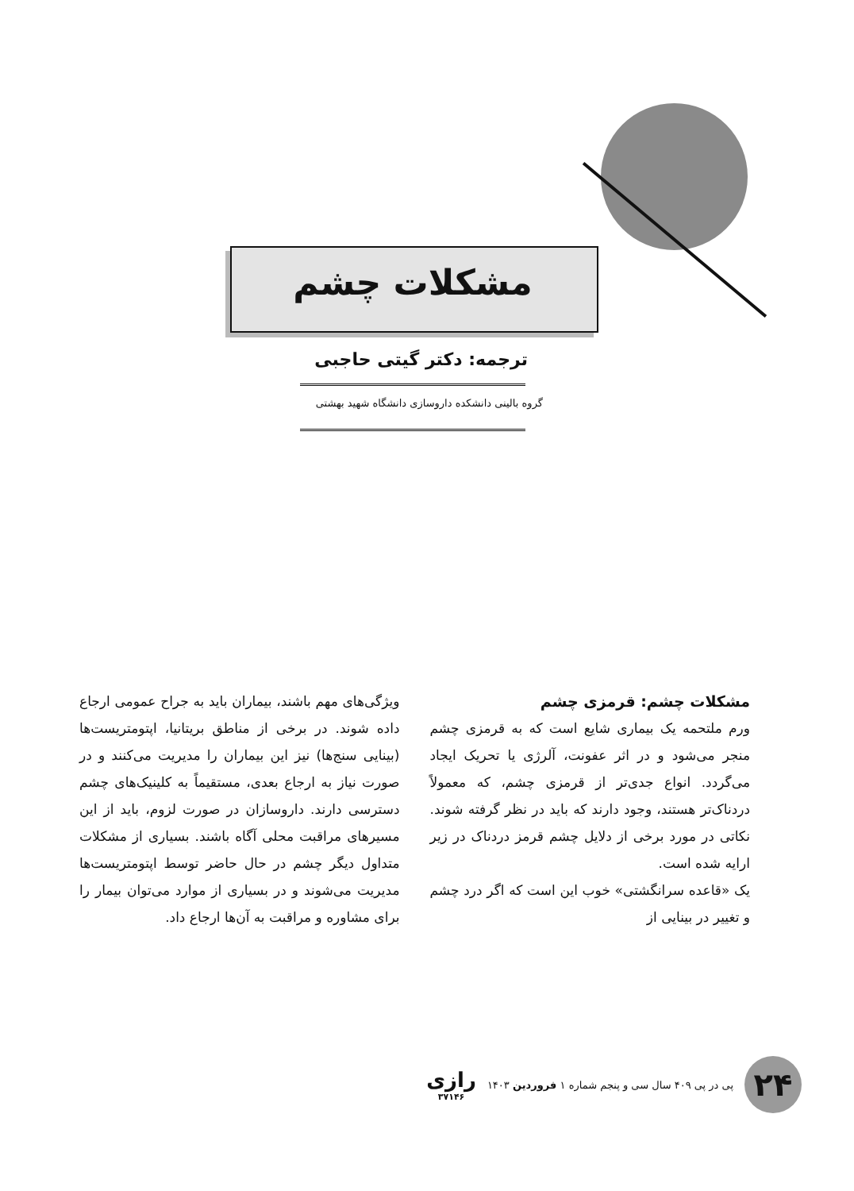مشکلات چشم
ترجمه: دکتر گیتی حاجبی
گروه بالینی دانشکده داروسازی دانشگاه شهید بهشتی
مشکلات چشم: قرمزی چشم
ورم ملتحمه یک بیماری شایع است که به قرمزی چشم منجر می‌شود و در اثر عفونت، آلرژی یا تحریک ایجاد می‌گردد. انواع جدی‌تر از قرمزی چشم، که معمولاً دردناک‌تر هستند، وجود دارند که باید در نظر گرفته شوند. نکاتی در مورد برخی از دلایل چشم قرمز دردناک در زیر ارایه شده است.
یک «قاعده سرانگشتی» خوب این است که اگر درد چشم و تغییر در بینایی از
ویژگی‌های مهم باشند، بیماران باید به جراح عمومی ارجاع داده شوند. در برخی از مناطق بریتانیا، اپتومتریست‌ها (بینایی سنج‌ها) نیز این بیماران را مدیریت می‌کنند و در صورت نیاز به ارجاع بعدی، مستقیماً به کلینیک‌های چشم دسترسی دارند. داروسازان در صورت لزوم، باید از این مسیرهای مراقبت محلی آگاه باشند. بسیاری از مشکلات متداول دیگر چشم در حال حاضر توسط اپتومتریست‌ها مدیریت می‌شوند و در بسیاری از موارد می‌توان بیمار را برای مشاوره و مراقبت به آن‌ها ارجاع داد.
۲۴
پی در پی ۴۰۹ سال سی و پنجم شماره ۱ فروردین ۱۴۰۳
رازی
۳۷۱۴۶